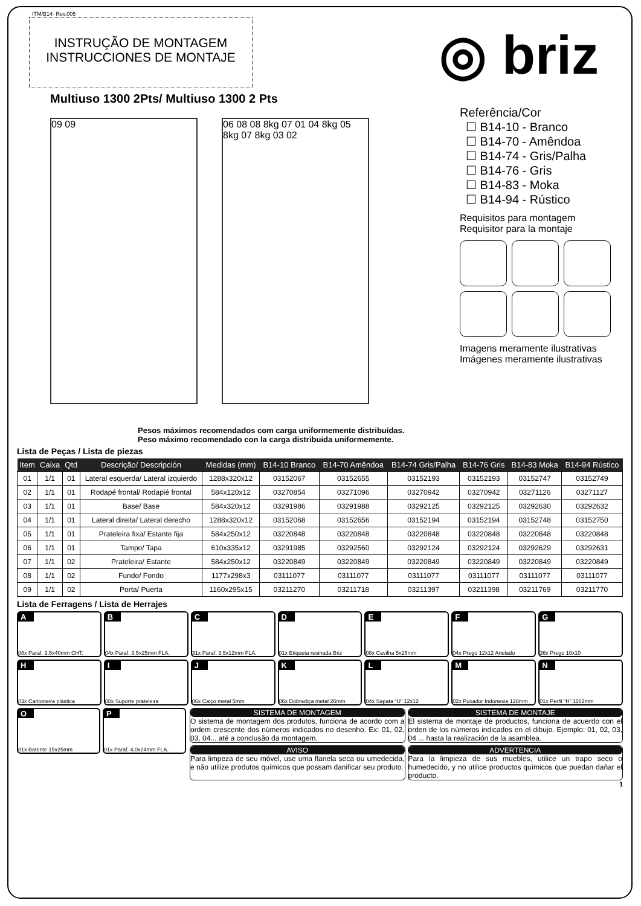ITM/B14- Rev.005
INSTRUÇÃO DE MONTAGEM
INSTRUCCIONES DE MONTAJE
◎ briz
Multiuso 1300 2Pts/ Multiuso 1300 2 Pts
09 09 06 08 08 8kg 07 01 04 8kg 05 8kg 07 8kg 03 02
Referência/Cor
☐ B14-10 - Branco
☐ B14-70 - Amêndoa
☐ B14-74 - Gris/Palha
☐ B14-76 - Gris
☐ B14-83 - Moka
☐ B14-94 - Rústico
Requisitos para montagem
Requisitor para la montaje
Imagens meramente ilustrativas
Imágenes meramente ilustrativas
Pesos máximos recomendados com carga uniformemente distribuídas.
Peso máximo recomendado con la carga distribuida uniformemente.
Lista de Peças / Lista de piezas
| Item | Caixa | Qtd | Descrição/ Descripción | Medidas (mm) | B14-10 Branco | B14-70 Amêndoa | B14-74 Gris/Palha | B14-76 Gris | B14-83 Moka | B14-94 Rústico |
| --- | --- | --- | --- | --- | --- | --- | --- | --- | --- | --- |
| 01 | 1/1 | 01 | Lateral esquerda/ Lateral izquierdo | 1288x320x12 | 03152067 | 03152655 | 03152193 | 03152193 | 03152747 | 03152749 |
| 02 | 1/1 | 01 | Rodapé frontal/ Rodapié frontal | 584x120x12 | 03270854 | 03271096 | 03270942 | 03270942 | 03271126 | 03271127 |
| 03 | 1/1 | 01 | Base/ Base | 584x320x12 | 03291986 | 03291988 | 03292125 | 03292125 | 03292630 | 03292632 |
| 04 | 1/1 | 01 | Lateral direita/ Lateral derecho | 1288x320x12 | 03152068 | 03152656 | 03152194 | 03152194 | 03152748 | 03152750 |
| 05 | 1/1 | 01 | Prateleira fixa/ Estante fija | 584x250x12 | 03220848 | 03220848 | 03220848 | 03220848 | 03220848 | 03220848 |
| 06 | 1/1 | 01 | Tampo/ Tapa | 610x335x12 | 03291985 | 03292560 | 03292124 | 03292124 | 03292629 | 03292631 |
| 07 | 1/1 | 02 | Prateleira/ Estante | 584x250x12 | 03220849 | 03220849 | 03220849 | 03220849 | 03220849 | 03220849 |
| 08 | 1/1 | 02 | Fundo/ Fondo | 1177x298x3 | 03111077 | 03111077 | 03111077 | 03111077 | 03111077 | 03111077 |
| 09 | 1/1 | 02 | Porta/ Puerta | 1160x295x15 | 03211270 | 03211718 | 03211397 | 03211398 | 03211769 | 03211770 |
Lista de Ferragens / Lista de Herrajes
A
08x Paraf. 3,5x40mm CHT.
B
04x Paraf. 3,5x25mm FLA.
C
31x Paraf. 3,5x12mm FLA.
D
01x Etiqueta resinada Briz
E
08x Cavilha 5x25mm
F
04x Prego 12x12 Anelado
G
36x Prego 10x10
H
03x Cantoneira plástica
I
08x Suporte prateleira
J
06x Calço metal 5mm
K
06x Dobradiça metal 26mm
L
04x Sapata “U” 12x12
M
02x Puxador Indonesia 128mm
N
01x Perfil “H” 1162mm
O
01x Batente 15x25mm
P
01x Paraf. 4,0x24mm FLA.
SISTEMA DE MONTAGEM
O sistema de montagem dos produtos, funciona de acordo com a ordem crescente dos números indicados no desenho. Ex: 01, 02, 03, 04... até a conclusão da montagem.
SISTEMA DE MONTAJE
El sistema de montaje de productos, funciona de acuerdo con el orden de los números indicados en el dibujo. Ejemplo: 01, 02, 03, 04 ... hasta la realización de la asamblea.
AVISO
Para limpeza de seu móvel, use uma flanela seca ou umedecida, e não utilize produtos químicos que possam danificar seu produto.
ADVERTENCIA
Para la limpieza de sus muebles, utilice un trapo seco o humedecido, y no utilice productos químicos que puedan dañar el producto.
1